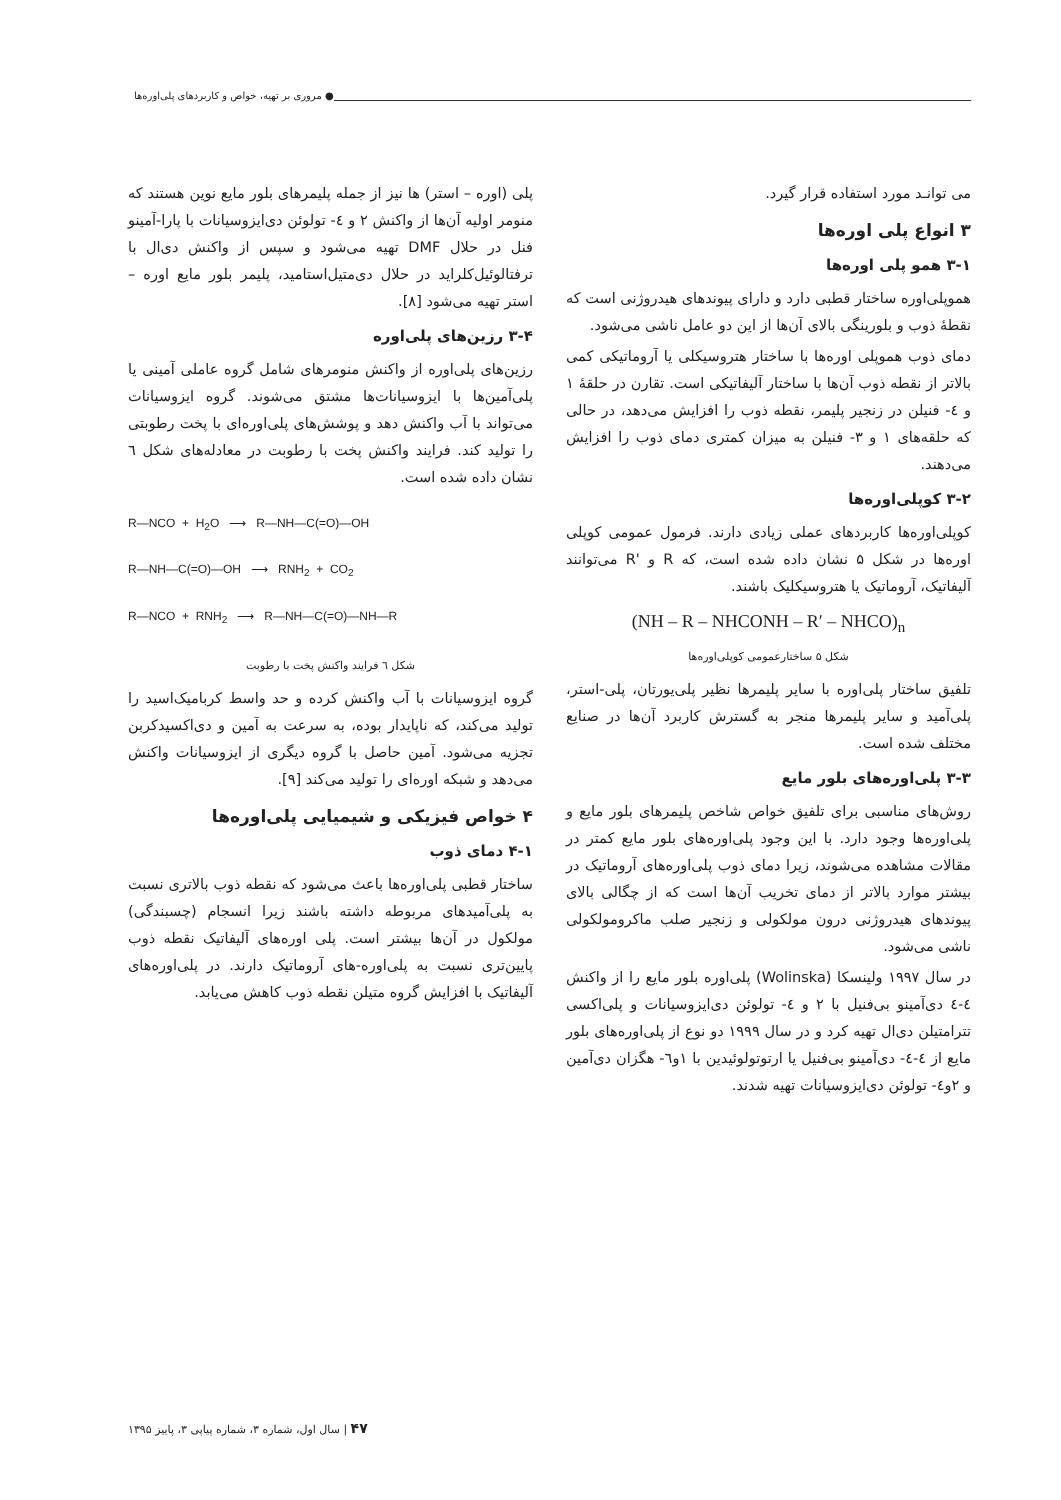● مروری بر تهیه، خواص و کاربردهای پلی‌اوره‌ها
می توانـد مورد استفاده قرار گیرد.
۳ انواع پلی اوره‌ها
۳-۱ همو پلی اوره‌ها
هموپلی‌اوره ساختار قطبی دارد و دارای پیوندهای هیدروژنی است که نقطهٔ ذوب و بلورینگی بالای آن‌ها از این دو عامل ناشی می‌شود.
دمای ذوب هموپلی اوره‌ها با ساختار هتروسیکلی یا آروماتیکی کمی بالاتر از نقطه ذوب آن‌ها با ساختار آلیفاتیکی است. تقارن در حلقهٔ ۱ و ٤- فنیلن در زنجیر پلیمر، نقطه ذوب را افزایش می‌دهد، در حالی که حلقه‌های ۱ و ۳- فنیلن به میزان کمتری دمای ذوب را افزایش می‌دهند.
۳-۲ کوپلی‌اوره‌ها
کوپلی‌اوره‌ها کاربردهای عملی زیادی دارند. فرمول عمومی کوپلی اوره‌ها در شکل ۵ نشان داده شده است، که R و 'R می‌توانند آلیفاتیک، آروماتیک یا هتروسیکلیک باشند.
(NH – R – NHCONH – R′ – NHCO)<sub>n</sub>
شکل ۵ ساختارعمومی کوپلی‌اوره‌ها
تلفیق ساختار پلی‌اوره با سایر پلیمرها نظیر پلی‌یورتان، پلی-استر، پلی‌آمید و سایر پلیمرها منجر به گسترش کاربرد آن‌ها در صنایع مختلف شده است.
۳-۳ پلی‌اوره‌های بلور مایع
روش‌های مناسبی برای تلفیق خواص شاخص پلیمرهای بلور مایع و پلی‌اوره‌ها وجود دارد. با این وجود پلی‌اوره‌های بلور مایع کمتر در مقالات مشاهده می‌شوند، زیرا دمای ذوب پلی‌اوره‌های آروماتیک در بیشتر موارد بالاتر از دمای تخریب آن‌ها است که از چگالی بالای پیوندهای هیدروژنی درون مولکولی و زنجیر صلب ماکرومولکولی ناشی می‌شود.
در سال ۱۹۹۷ ولینسکا (Wolinska) پلی‌اوره بلور مایع را از واکنش ٤-٤ دی‌آمینو بی‌فنیل با ۲ و ٤- تولوئن دی‌ایزوسیانات و پلی‌اکسی تترامتیلن دی‌ال تهیه کرد و در سال ۱۹۹۹ دو نوع از پلی‌اوره‌های بلور مایع از ٤-٤- دی‌آمینو بی‌فنیل یا ارتوتولوئیدین با ۱و٦- هگزان دی‌آمین و ۲و٤- تولوئن دی‌ایزوسیانات تهیه شدند.
پلی (اوره – استر) ها نیز از جمله پلیمرهای بلور مایع نوین هستند که منومر اولیه آن‌ها از واکنش ۲ و ٤- تولوئن دی‌ایزوسیانات با پارا-آمینو فنل در حلال DMF تهیه می‌شود و سپس از واکنش دی‌ال با ترفتالوئیل‌کلراید در حلال دی‌متیل‌استامید، پلیمر بلور مایع اوره – استر تهیه می‌شود [۸].
۳-۴ رزین‌های پلی‌اوره
رزین‌های پلی‌اوره از واکنش منومرهای شامل گروه عاملی آمینی یا پلی‌آمین‌ها با ایزوسیانات‌ها مشتق می‌شوند. گروه ایزوسیانات می‌تواند با آب واکنش دهد و پوشش‌های پلی‌اوره‌ای با پخت رطوبتی را تولید کند. فرایند واکنش پخت با رطوبت در معادله‌های شکل ٦ نشان داده شده است.
R—NCO + H<sub>2</sub>O ⟶ R—NH—C(=O)—OH
R—NH—C(=O)—OH ⟶ RNH<sub>2</sub> + CO<sub>2</sub>
R—NCO + RNH<sub>2</sub> ⟶ R—NH—C(=O)—NH—R
شکل ٦ فرایند واکنش پخت با رطوبت
گروه ایزوسیانات با آب واکنش کرده و حد واسط کربامیک‌اسید را تولید می‌کند، که ناپایدار بوده، به سرعت به آمین و دی‌اکسیدکربن تجزیه می‌شود. آمین حاصل با گروه دیگری از ایزوسیانات واکنش می‌دهد و شبکه اوره‌ای را تولید می‌کند [۹].
۴ خواص فیزیکی و شیمیایی پلی‌اوره‌ها
۴-۱ دمای ذوب
ساختار قطبی پلی‌اوره‌ها باعث می‌شود که نقطه ذوب بالاتری نسبت به پلی‌آمیدهای مربوطه داشته باشند زیرا انسجام (چسبندگی) مولکول در آن‌ها بیشتر است. پلی اوره‌های آلیفاتیک نقطه ذوب پایین‌تری نسبت به پلی‌اوره-های آروماتیک دارند. در پلی‌اوره‌های آلیفاتیک با افزایش گروه متیلن نقطه ذوب کاهش می‌یابد.
۴۷ | سال اول، شماره ۳، شماره پیاپی ۳، پاییز ۱۳۹۵